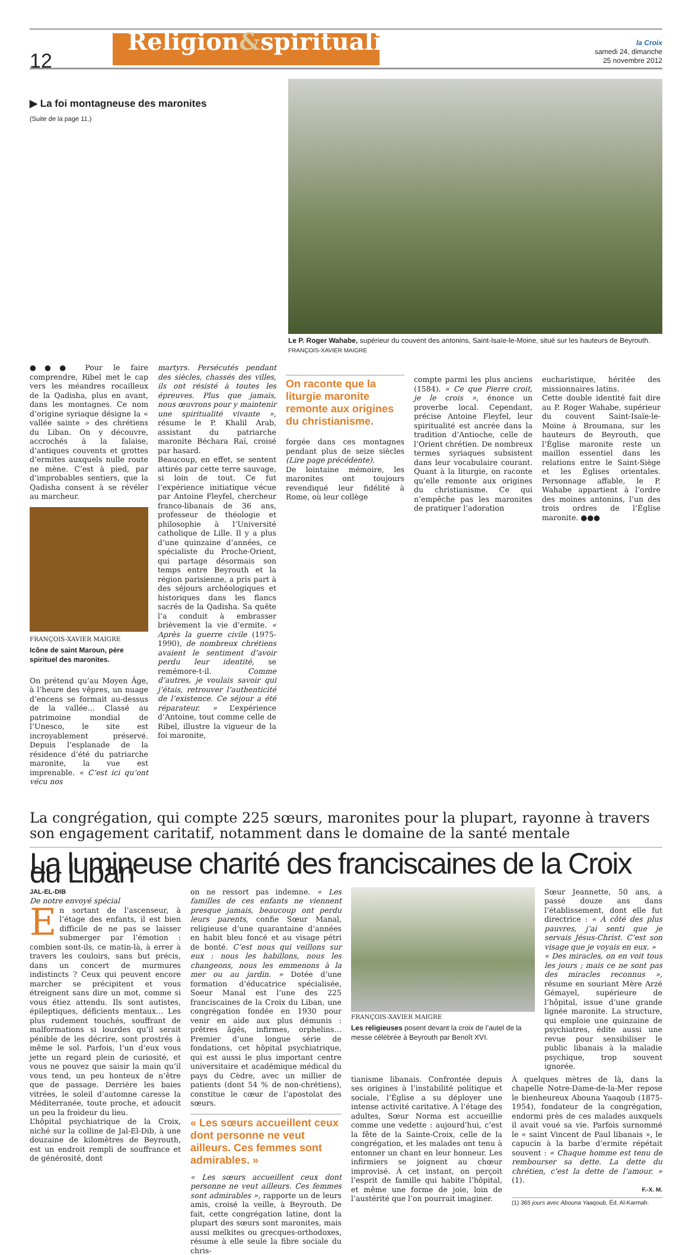12
Religion&spiritualité
la Croix
samedi 24, dimanche
25 novembre 2012
▶ La foi montagneuse des maronites
(Suite de la page 11.)
Le P. Roger Wahabe, supérieur du couvent des antonins, Saint-Isaïe-le-Moine, situé sur les hauteurs de Beyrouth. FRANÇOIS-XAVIER MAIGRE
●●● Pour le faire comprendre, Ribel met le cap vers les méandres rocailleux de la Qadisha, plus en avant, dans les montagnes. Ce nom d’origine syriaque désigne la « vallée sainte » des chrétiens du Liban. On y découvre, accrochés à la falaise, d’antiques couvents et grottes d’ermites auxquels nulle route ne mène. C’est à pied, par d’improbables sentiers, que la Qadisha consent à se révéler au marcheur.
FRANÇOIS-XAVIER MAIGRE
Icône de saint Maroun, père spirituel des maronites.
On prétend qu’au Moyen Âge, à l’heure des vêpres, un nuage d’encens se formait au-dessus de la vallée… Classé au patrimoine mondial de l’Unesco, le site est incroyablement préservé. Depuis l’esplanade de la résidence d’été du patriarche maronite, la vue est imprenable. « C’est ici qu’ont vécu nos
martyrs. Persécutés pendant des siècles, chassés des villes, ils ont résisté à toutes les épreuves. Plus que jamais, nous œuvrons pour y maintenir une spiritualité vivante », résume le P. Khalil Arab, assistant du patriarche maronite Béchara Raï, croisé par hasard.
Beaucoup, en effet, se sentent attirés par cette terre sauvage, si loin de tout. Ce fut l’expérience initiatique vécue par Antoine Fleyfel, chercheur franco-libanais de 36 ans, professeur de théologie et philosophie à l’Université catholique de Lille. Il y a plus d’une quinzaine d’années, ce spécialiste du Proche-Orient, qui partage désormais son temps entre Beyrouth et la région parisienne, a pris part à des séjours archéologiques et historiques dans les flancs sacrés de la Qadisha. Sa quête l’a conduit à embrasser brièvement la vie d’ermite. « Après la guerre civile (1975-1990), de nombreux chrétiens avaient le sentiment d’avoir perdu leur identité, se remémore-t-il. Comme d’autres, je voulais savoir qui j’étais, retrouver l’authenticité de l’existence. Ce séjour a été réparateur. » L’expérience d’Antoine, tout comme celle de Ribel, illustre la vigueur de la foi maronite,
On raconte que la liturgie maronite remonte aux origines du christianisme.
forgée dans ces montagnes pendant plus de seize siècles (Lire page précédente).
De lointaine mémoire, les maronites ont toujours revendiqué leur fidélité à Rome, où leur collège
compte parmi les plus anciens (1584). « Ce que Pierre croit, je le crois », énonce un proverbe local. Cependant, précise Antoine Fleyfel, leur spiritualité est ancrée dans la tradition d’Antioche, celle de l’Orient chrétien. De nombreux termes syriaques subsistent dans leur vocabulaire courant. Quant à la liturgie, on raconte qu’elle remonte aux origines du christianisme. Ce qui n’empêche pas les maronites de pratiquer l’adoration
eucharistique, héritée des missionnaires latins.
Cette double identité fait dire au P. Roger Wahabe, supérieur du couvent Saint-Isaïe-le-Moine à Broumana, sur les hauteurs de Beyrouth, que l’Église maronite reste un maillon essentiel dans les relations entre le Saint-Siège et les Églises orientales. Personnage affable, le P. Wahabe appartient à l’ordre des moines antonins, l’un des trois ordres de l’Église maronite. ●●●
La congrégation, qui compte 225 sœurs, maronites pour la plupart, rayonne à travers son engagement caritatif, notamment dans le domaine de la santé mentale
La lumineuse charité des franciscaines de la Croix du Liban
JAL-EL-DIB
De notre envoyé spécial
En sortant de l’ascenseur, à l’étage des enfants, il est bien difficile de ne pas se laisser submerger par l’émotion : combien sont-ils, ce matin-là, à errer à travers les couloirs, sans but précis, dans un concert de murmures indistincts ? Ceux qui peuvent encore marcher se précipitent et vous étreignent sans dire un mot, comme si vous étiez attendu. Ils sont autistes, épileptiques, déficients mentaux… Les plus rudement touchés, souffrant de malformations si lourdes qu’il serait pénible de les décrire, sont prostrés à même le sol. Parfois, l’un d’eux vous jette un regard plein de curiosité, et vous ne pouvez que saisir la main qu’il vous tend, un peu honteux de n’être que de passage. Derrière les baies vitrées, le soleil d’automne caresse la Méditerranée, toute proche, et adoucit un peu la froideur du lieu.
L’hôpital psychiatrique de la Croix, niché sur la colline de Jal-El-Dib, à une douzaine de kilomètres de Beyrouth, est un endroit rempli de souffrance et de générosité, dont
on ne ressort pas indemne. « Les familles de ces enfants ne viennent presque jamais, beaucoup ont perdu leurs parents, confie Sœur Manal, religieuse d’une quarantaine d’années en habit bleu foncé et au visage pétri de bonté. C’est nous qui veillons sur eux : nous les habillons, nous les changeons, nous les emmenons à la mer ou au jardin. » Dotée d’une formation d’éducatrice spécialisée, Soeur Manal est l’une des 225 franciscaines de la Croix du Liban, une congrégation fondée en 1930 pour venir en aide aux plus démunis : prêtres âgés, infirmes, orphelins… Premier d’une longue série de fondations, cet hôpital psychiatrique, qui est aussi le plus important centre universitaire et académique médical du pays du Cèdre, avec un millier de patients (dont 54 % de non-chrétiens), constitue le cœur de l’apostolat des sœurs.
« Les sœurs accueillent ceux dont personne ne veut ailleurs. Ces femmes sont admirables. »
« Les sœurs accueillent ceux dont personne ne veut ailleurs. Ces femmes sont admirables », rapporte un de leurs amis, croisé la veille, à Beyrouth. De fait, cette congrégation latine, dont la plupart des sœurs sont maronites, mais aussi melkites ou grecques-orthodoxes, résume à elle seule la fibre sociale du chris-
FRANÇOIS-XAVIER MAIGRE
Les religieuses posent devant la croix de l’autel de la messe célébrée à Beyrouth par Benoît XVI.
Sœur Jeannette, 50 ans, a passé douze ans dans l’établissement, dont elle fut directrice : « À côté des plus pauvres, j’ai senti que je servais Jésus-Christ. C’est son visage que je voyais en eux. »
« Des miracles, on en voit tous les jours ; mais ce ne sont pas des miracles reconnus », résume en souriant Mère Arzé Gémayel, supérieure de l’hôpital, issue d’une grande lignée maronite. La structure, qui emploie une quinzaine de psychiatres, édite aussi une revue pour sensibiliser le public libanais à la maladie psychique, trop souvent ignorée.
tianisme libanais. Confrontée depuis ses origines à l’instabilité politique et sociale, l’Église a su déployer une intense activité caritative. À l’étage des adultes, Sœur Norma est accueillie comme une vedette : aujourd’hui, c’est la fête de la Sainte-Croix, celle de la congrégation, et les malades ont tenu à entonner un chant en leur honneur. Les infirmiers se joignent au chœur improvisé. À cet instant, on perçoit l’esprit de famille qui habite l’hôpital, et même une forme de joie, loin de l’austérité que l’on pourrait imaginer.
À quelques mètres de là, dans la chapelle Notre-Dame-de-la-Mer repose le bienheureux Abouna Yaaqoub (1875-1954), fondateur de la congrégation, endormi près de ces malades auxquels il avait voué sa vie. Parfois surnommé le « saint Vincent de Paul libanais », le capucin à la barbe d’ermite répétait souvent : « Chaque homme est tenu de rembourser sa dette. La dette du chrétien, c’est la dette de l’amour. » (1).
F.-X. M.
(1) 365 jours avec Abouna Yaaqoub, Éd. Al-Karmah.